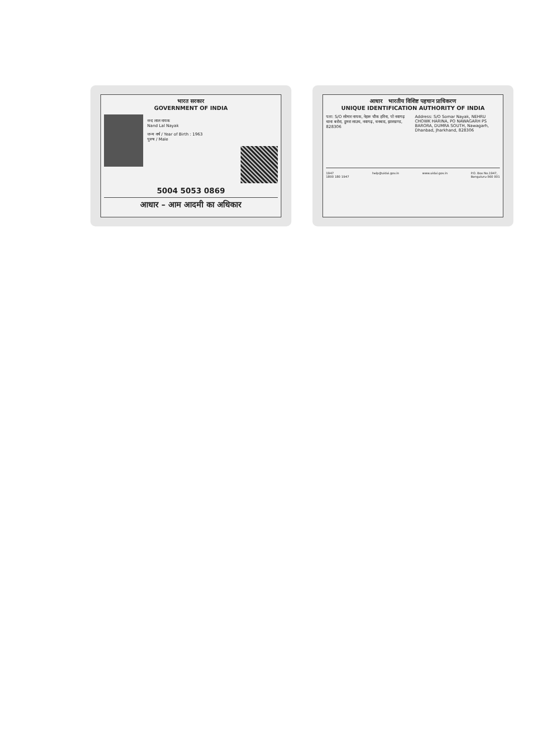भारत सरकार
GOVERNMENT OF INDIA
नन्द लाल नायक
Nand Lal Nayak
जन्म वर्ष / Year of Birth : 1963
पुरुष / Male
5004 5053 0869
आधार – आम आदमी का अधिकार
आधार भारतीय विशिष्ट पहचान प्राधिकरण
UNIQUE IDENTIFICATION AUTHORITY OF INDIA
पता: S/O सोमार नायक, नेहरू चौक हरिना, पो नवागढ़ थाना बरोरा, डुमरा साउथ, नवागढ़, धनबाद, झारखण्ड, 828306
Address: S/O Somar Nayak, NEHRU CHOWK HARINA, PO NAWAGARH PS BARORA, DUMRA SOUTH, Nawagarh, Dhanbad, Jharkhand, 828306
1947
1800 180 1947 help@uidai.gov.in www.uidai.gov.in P.O. Box No.1947,
Bengaluru-560 001